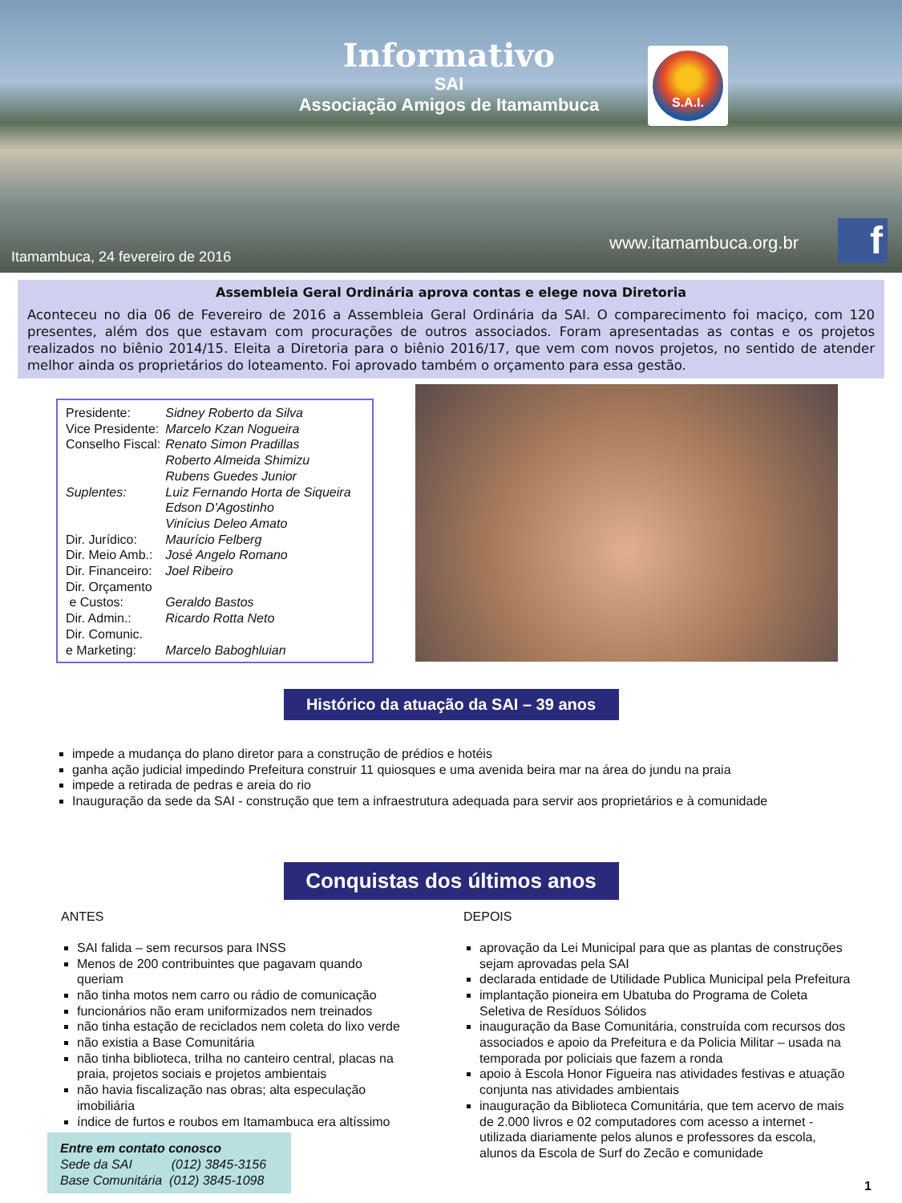Informativo
SAI
Associação Amigos de Itamambuca
S.A.I.
www.itamambuca.org.br f
Itamambuca, 24 fevereiro de 2016
Assembleia Geral Ordinária aprova contas e elege nova Diretoria
Aconteceu no dia 06 de Fevereiro de 2016 a Assembleia Geral Ordinária da SAI. O comparecimento foi maciço, com 120 presentes, além dos que estavam com procurações de outros associados. Foram apresentadas as contas e os projetos realizados no biênio 2014/15. Eleita a Diretoria para o biênio 2016/17, que vem com novos projetos, no sentido de atender melhor ainda os proprietários do loteamento. Foi aprovado também o orçamento para essa gestão.
| Presidente: | Sidney Roberto da Silva |
| Vice Presidente: | Marcelo Kzan Nogueira |
| Conselho Fiscal: | Renato Simon Pradillas |
| | Roberto Almeida Shimizu |
| | Rubens Guedes Junior |
| Suplentes: | Luiz Fernando Horta de Siqueira |
| | Edson D'Agostinho |
| | Vinícius Deleo Amato |
| Dir. Jurídico: | Maurício Felberg |
| Dir. Meio Amb.: | José Angelo Romano |
| Dir. Financeiro: | Joel Ribeiro |
| Dir. Orçamento e Custos: | Geraldo Bastos |
| Dir. Admin.: | Ricardo Rotta Neto |
| Dir. Comunic. e Marketing: | Marcelo Baboghluian |
Histórico da atuação da SAI – 39 anos
impede a mudança do plano diretor para a construção de prédios e hotéis
ganha ação judicial impedindo Prefeitura construir 11 quiosques e uma avenida beira mar na área do jundu na praia
impede a retirada de pedras e areia do rio
Inauguração da sede da SAI - construção que tem a infraestrutura adequada para servir aos proprietários e à comunidade
Conquistas dos últimos anos
ANTES
SAI falida – sem recursos para INSS
Menos de 200 contribuintes que pagavam quando queriam
não tinha motos nem carro ou rádio de comunicação
funcionários não eram uniformizados nem treinados
não tinha estação de reciclados nem coleta do lixo verde
não existia a Base Comunitária
não tinha biblioteca, trilha no canteiro central, placas na praia, projetos sociais e projetos ambientais
não havia fiscalização nas obras; alta especulação imobiliária
índice de furtos e roubos em Itamambuca era altíssimo
DEPOIS
aprovação da Lei Municipal para que as plantas de construções sejam aprovadas pela SAI
declarada entidade de Utilidade Publica Municipal pela Prefeitura
implantação pioneira em Ubatuba do Programa de Coleta Seletiva de Resíduos Sólidos
inauguração da Base Comunitária, construída com recursos dos associados e apoio da Prefeitura e da Policia Militar – usada na temporada por policiais que fazem a ronda
apoio à Escola Honor Figueira nas atividades festivas e atuação conjunta nas atividades ambientais
inauguração da Biblioteca Comunitária, que tem acervo de mais de 2.000 livros e 02 computadores com acesso a internet - utilizada diariamente pelos alunos e professores da escola, alunos da Escola de Surf do Zecão e comunidade
Entre em contato conosco
Sede da SAI (012) 3845-3156
Base Comunitária (012) 3845-1098
1